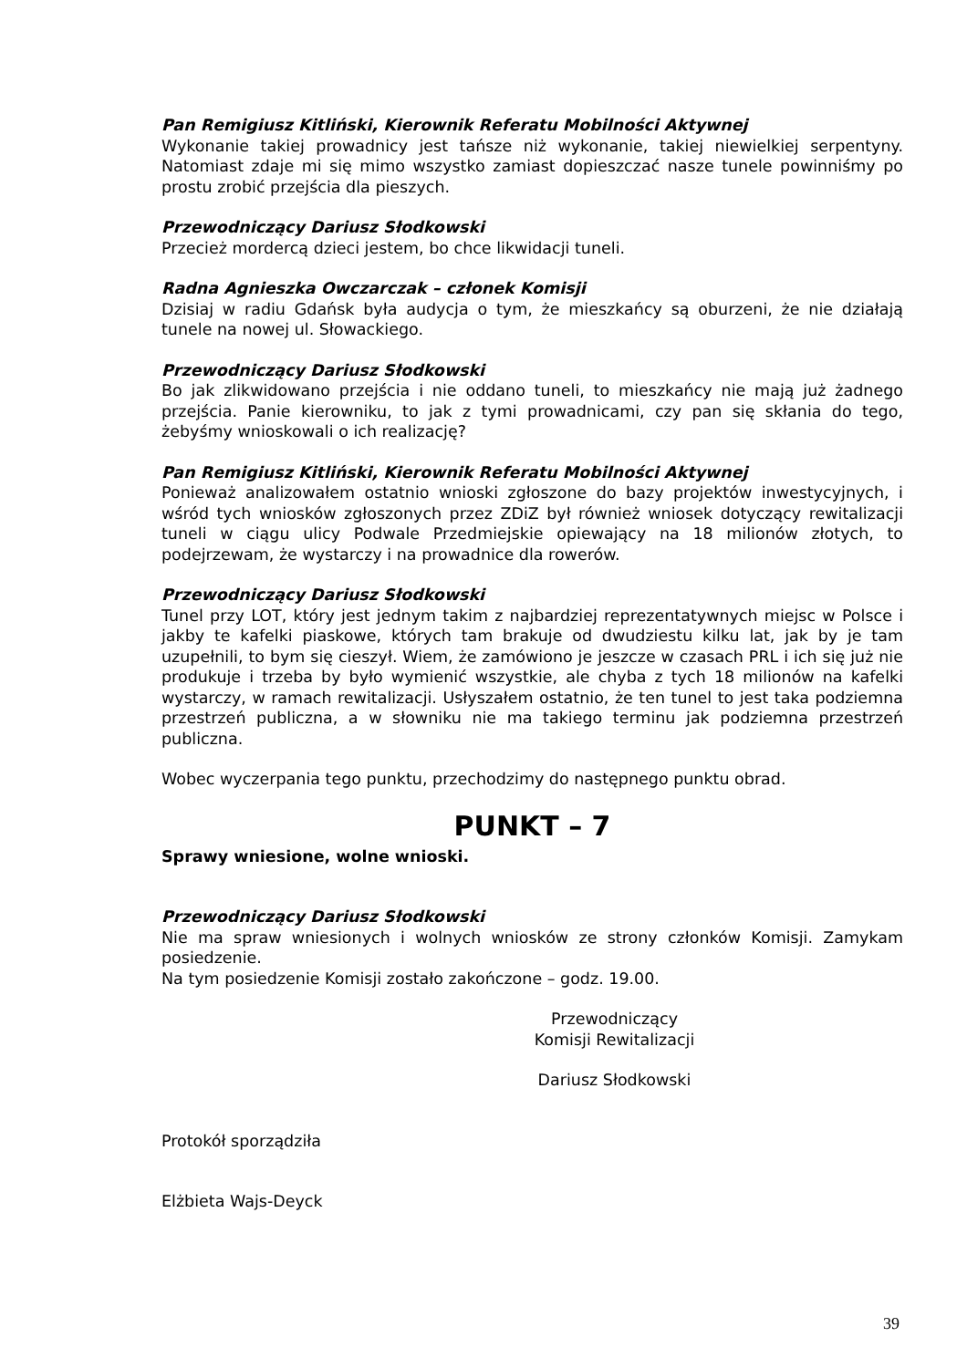Pan Remigiusz Kitliński, Kierownik Referatu Mobilności Aktywnej
Wykonanie takiej prowadnicy jest tańsze niż wykonanie, takiej niewielkiej serpentyny. Natomiast zdaje mi się mimo wszystko zamiast dopieszczać nasze tunele powinniśmy po prostu zrobić przejścia dla pieszych.
Przewodniczący Dariusz Słodkowski
Przecież mordercą dzieci jestem, bo chce likwidacji tuneli.
Radna Agnieszka Owczarczak – członek Komisji
Dzisiaj w radiu Gdańsk była audycja o tym, że mieszkańcy są oburzeni, że nie działają tunele na nowej ul. Słowackiego.
Przewodniczący Dariusz Słodkowski
Bo jak zlikwidowano przejścia i nie oddano tuneli, to mieszkańcy nie mają już żadnego przejścia. Panie kierowniku, to jak z tymi prowadnicami, czy pan się skłania do tego, żebyśmy wnioskowali o ich realizację?
Pan Remigiusz Kitliński, Kierownik Referatu Mobilności Aktywnej
Ponieważ analizowałem ostatnio wnioski zgłoszone do bazy projektów inwestycyjnych, i wśród tych wniosków zgłoszonych przez ZDiZ był również wniosek dotyczący rewitalizacji tuneli w ciągu ulicy Podwale Przedmiejskie opiewający na 18 milionów złotych, to podejrzewam, że wystarczy i na prowadnice dla rowerów.
Przewodniczący Dariusz Słodkowski
Tunel przy LOT, który jest jednym takim z najbardziej reprezentatywnych miejsc w Polsce i jakby te kafelki piaskowe, których tam brakuje od dwudziestu kilku lat, jak by je tam uzupełnili, to bym się cieszył. Wiem, że zamówiono je jeszcze w czasach PRL i ich się już nie produkuje i trzeba by było wymienić wszystkie, ale chyba z tych 18 milionów na kafelki wystarczy, w ramach rewitalizacji. Usłyszałem ostatnio, że ten tunel to jest taka podziemna przestrzeń publiczna, a w słowniku nie ma takiego terminu jak podziemna przestrzeń publiczna.
Wobec wyczerpania tego punktu, przechodzimy do następnego punktu obrad.
PUNKT – 7
Sprawy wniesione, wolne wnioski.
Przewodniczący Dariusz Słodkowski
Nie ma spraw wniesionych i wolnych wniosków ze strony członków Komisji. Zamykam posiedzenie.
Na tym posiedzenie Komisji zostało zakończone – godz. 19.00.
Przewodniczący
Komisji Rewitalizacji
Dariusz Słodkowski
Protokół sporządziła
Elżbieta Wajs-Deyck
39